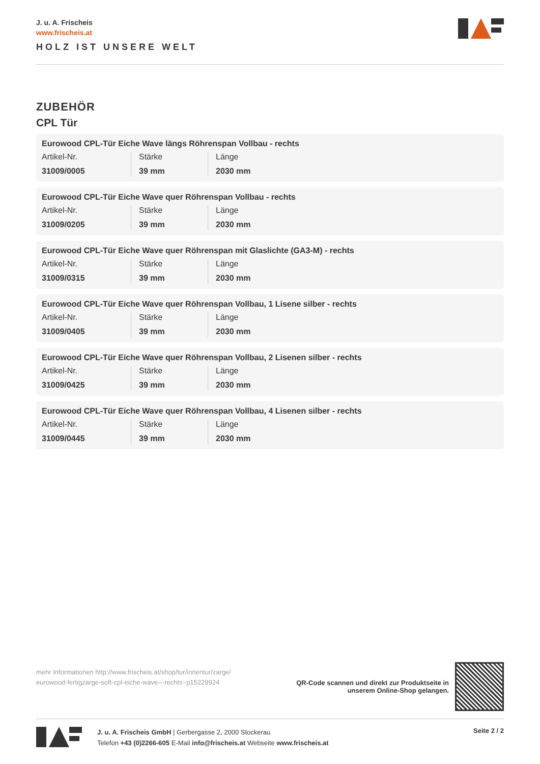J. u. A. Frischeis
www.frischeis.at
HOLZ IST UNSERE WELT
ZUBEHÖR
CPL Tür
Eurowood CPL-Tür Eiche Wave längs Röhrenspan Vollbau - rechts
| Artikel-Nr. | Stärke | Länge |
| --- | --- | --- |
| 31009/0005 | 39 mm | 2030 mm |
Eurowood CPL-Tür Eiche Wave quer Röhrenspan Vollbau - rechts
| Artikel-Nr. | Stärke | Länge |
| --- | --- | --- |
| 31009/0205 | 39 mm | 2030 mm |
Eurowood CPL-Tür Eiche Wave quer Röhrenspan mit Glaslichte (GA3-M) - rechts
| Artikel-Nr. | Stärke | Länge |
| --- | --- | --- |
| 31009/0315 | 39 mm | 2030 mm |
Eurowood CPL-Tür Eiche Wave quer Röhrenspan Vollbau, 1 Lisene silber - rechts
| Artikel-Nr. | Stärke | Länge |
| --- | --- | --- |
| 31009/0405 | 39 mm | 2030 mm |
Eurowood CPL-Tür Eiche Wave quer Röhrenspan Vollbau, 2 Lisenen silber - rechts
| Artikel-Nr. | Stärke | Länge |
| --- | --- | --- |
| 31009/0425 | 39 mm | 2030 mm |
Eurowood CPL-Tür Eiche Wave quer Röhrenspan Vollbau, 4 Lisenen silber - rechts
| Artikel-Nr. | Stärke | Länge |
| --- | --- | --- |
| 31009/0445 | 39 mm | 2030 mm |
mehr Informationen http://www.frischeis.at/shop/tur/innentur/zarge/ eurowood-fertigzarge-soft-cpl-eiche-wave---rechts~p15229924
QR-Code scannen und direkt zur Produktseite in
unserem Online-Shop gelangen.
J. u. A. Frischeis GmbH | Gerbergasse 2, 2000 Stockerau
Telefon +43 (0)2266-605 E-Mail info@frischeis.at Webseite www.frischeis.at
Seite 2 / 2